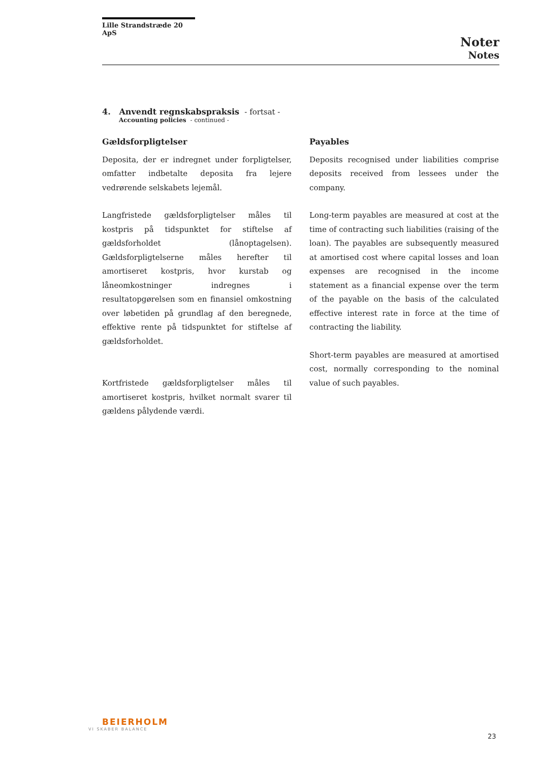Lille Strandstræde 20 ApS
Noter
Notes
4. Anvendt regnskabspraksis - fortsat -
Accounting policies - continued -
Gældsforpligtelser
Deposita, der er indregnet under forpligtelser, omfatter indbetalte deposita fra lejere vedrørende selskabets lejemål.
Langfristede gældsforpligtelser måles til kostpris på tidspunktet for stiftelse af gældsforholdet (lånoptagelsen). Gældsforpligtelserne måles herefter til amortiseret kostpris, hvor kurstab og låneomkostninger indregnes i resultatopgørelsen som en finansiel omkostning over løbetiden på grundlag af den beregnede, effektive rente på tidspunktet for stiftelse af gældsforholdet.
Kortfristede gældsforpligtelser måles til amortiseret kostpris, hvilket normalt svarer til gældens pålydende værdi.
Payables
Deposits recognised under liabilities comprise deposits received from lessees under the company.
Long-term payables are measured at cost at the time of contracting such liabilities (raising of the loan). The payables are subsequently measured at amortised cost where capital losses and loan expenses are recognised in the income statement as a financial expense over the term of the payable on the basis of the calculated effective interest rate in force at the time of contracting the liability.
Short-term payables are measured at amortised cost, normally corresponding to the nominal value of such payables.
BEIERHOLM
VI SKABER BALANCE
23